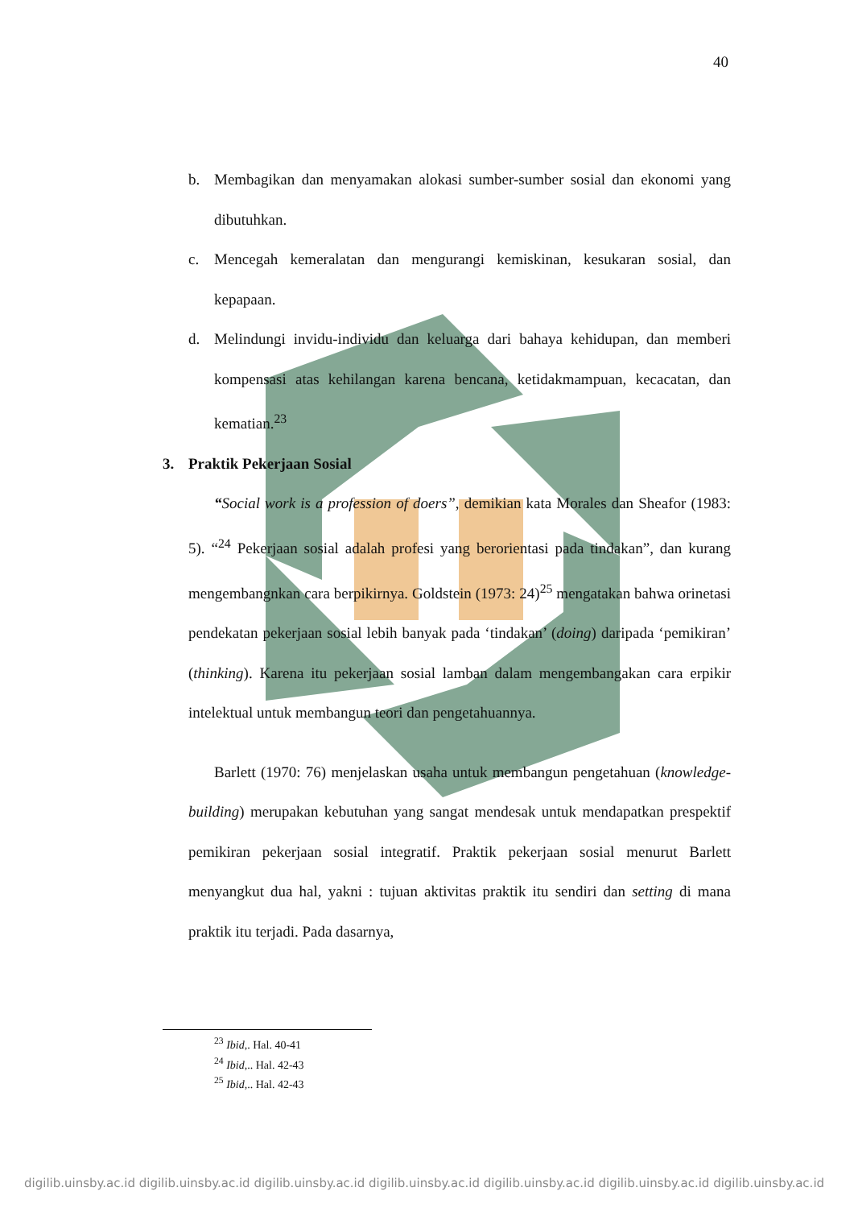40
b. Membagikan dan menyamakan alokasi sumber-sumber sosial dan ekonomi yang dibutuhkan.
c. Mencegah kemeralatan dan mengurangi kemiskinan, kesukaran sosial, dan kepapaan.
d. Melindungi invidu-individu dan keluarga dari bahaya kehidupan, dan memberi kompensasi atas kehilangan karena bencana, ketidakmampuan, kecacatan, dan kematian.<sup>23</sup>
3. Praktik Pekerjaan Sosial
“Social work is a profession of doers”, demikian kata Morales dan Sheafor (1983: 5). “<sup>24</sup> Pekerjaan sosial adalah profesi yang berorientasi pada tindakan”, dan kurang mengembangnkan cara berpikirnya. Goldstein (1973: 24)<sup>25</sup> mengatakan bahwa orinetasi pendekatan pekerjaan sosial lebih banyak pada ‘tindakan’ (doing) daripada ‘pemikiran’ (thinking). Karena itu pekerjaan sosial lamban dalam mengembangakan cara erpikir intelektual untuk membangun teori dan pengetahuannya.
Barlett (1970: 76) menjelaskan usaha untuk membangun pengetahuan (knowledge-building) merupakan kebutuhan yang sangat mendesak untuk mendapatkan prespektif pemikiran pekerjaan sosial integratif. Praktik pekerjaan sosial menurut Barlett menyangkut dua hal, yakni : tujuan aktivitas praktik itu sendiri dan setting di mana praktik itu terjadi. Pada dasarnya,
<sup>23</sup> Ibid,. Hal. 40-41
<sup>24</sup> Ibid,.. Hal. 42-43
<sup>25</sup> Ibid,.. Hal. 42-43
digilib.uinsby.ac.id digilib.uinsby.ac.id digilib.uinsby.ac.id digilib.uinsby.ac.id digilib.uinsby.ac.id digilib.uinsby.ac.id digilib.uinsby.ac.id